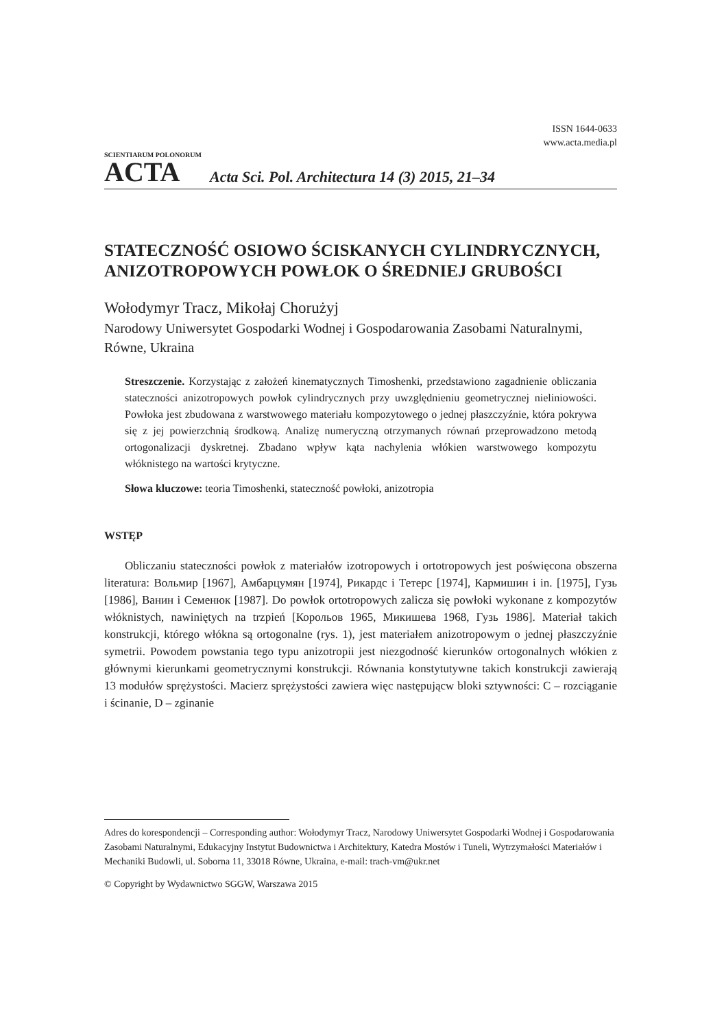ISSN 1644-0633
www.acta.media.pl
SCIENTIARUM POLONORUM
ACTA
Acta Sci. Pol. Architectura 14 (3) 2015, 21–34
STATECZNOŚĆ OSIOWO ŚCISKANYCH CYLINDRYCZNYCH, ANIZOTROPOWYCH POWŁOK O ŚREDNIEJ GRUBOŚCI
Wołodymyr Tracz, Mikołaj Chorużyj
Narodowy Uniwersytet Gospodarki Wodnej i Gospodarowania Zasobami Naturalnymi, Równe, Ukraina
Streszczenie. Korzystając z założeń kinematycznych Timoshenki, przedstawiono zagadnienie obliczania stateczności anizotropowych powłok cylindrycznych przy uwzględnieniu geometrycznej nieliniowości. Powłoka jest zbudowana z warstwowego materiału kompozytowego o jednej płaszczyźnie, która pokrywa się z jej powierzchnią środkową. Analizę numeryczną otrzymanych równań przeprowadzono metodą ortogonalizacji dyskretnej. Zbadano wpływ kąta nachylenia włókien warstwowego kompozytu włóknistego na wartości krytyczne.
Słowa kluczowe: teoria Timoshenki, stateczność powłoki, anizotropia
WSTĘP
Obliczaniu stateczności powłok z materiałów izotropowych i ortotropowych jest poświęcona obszerna literatura: Вольмир [1967], Амбарцумян [1974], Рикардс і Тетерс [1974], Кармишин і in. [1975], Гузь [1986], Ванин і Семенюк [1987]. Do powłok ortotropowych zalicza się powłoki wykonane z kompozytów włóknistych, nawiniętych na trzpień [Корольов 1965, Микишева 1968, Гузь 1986]. Materiał takich konstrukcji, którego włókna są ortogonalne (rys. 1), jest materiałem anizotropowym o jednej płaszczyźnie symetrii. Powodem powstania tego typu anizotropii jest niezgodność kierunków ortogonalnych włókien z głównymi kierunkami geometrycznymi konstrukcji. Równania konstytutywne takich konstrukcji zawierają 13 modułów sprężystości. Macierz sprężystości zawiera więc następującw bloki sztywności: C – rozciąganie i ścinanie, D – zginanie
Adres do korespondencji – Corresponding author: Wołodymyr Tracz, Narodowy Uniwersytet Gospodarki Wodnej i Gospodarowania Zasobami Naturalnymi, Edukacyjny Instytut Budownictwa i Architektury, Katedra Mostów i Tuneli, Wytrzymałości Materiałów i Mechaniki Budowli, ul. Soborna 11, 33018 Równe, Ukraina, e-mail: trach-vm@ukr.net
© Copyright by Wydawnictwo SGGW, Warszawa 2015